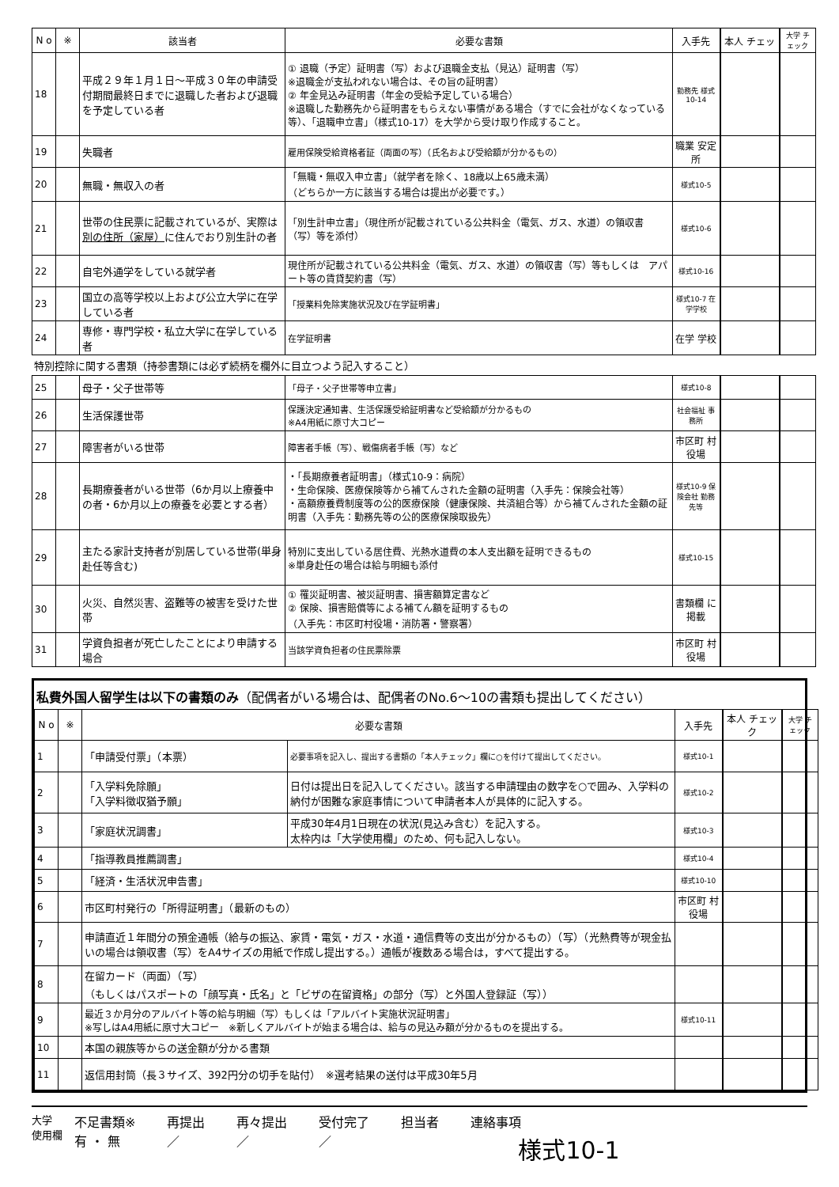| N o | ※ | 該当者 | 必要な書類 | 入手先 | 本人 チェッ | 大学 チェック |
| --- | --- | --- | --- | --- | --- | --- |
| 18 | | 平成２９年１月１日～平成３０年の申請受付期間最終日までに退職した者および退職を予定している者 | ① 退職（予定）証明書（写）および退職金支払（見込）証明書（写） ※退職金が支払われない場合は、その旨の証明書） ② 年金見込み証明書（年金の受給予定している場合） ※退職した勤務先から証明書をもらえない事情がある場合（すでに会社がなくなっている等）、「退職申立書」（様式10-17）を大学から受け取り作成すること。 | 勤務先 様式10-14 | | |
| 19 | | 失職者 | 雇用保険受給資格者証（両面の写）（氏名および受給額が分かるもの） | 職業 安定所 | | |
| 20 | | 無職・無収入の者 | 「無職・無収入申立書」（就学者を除く、18歳以上65歳未満） （どちらか一方に該当する場合は提出が必要です。） | 様式10-5 | | |
| 21 | | 世帯の住民票に記載されているが、実際は 別の住所（家屋） に住んでおり別生計の者 | 「別生計申立書」（現住所が記載されている公共料金（電気、ガス、水道）の領収書（写）等を添付） | 様式10-6 | | |
| 22 | | 自宅外通学をしている就学者 | 現住所が記載されている公共料金（電気、ガス、水道）の領収書（写）等もしくは アパート等の賃貸契約書（写） | 様式10-16 | | |
| 23 | | 国立の高等学校以上および公立大学に在学している者 | 「授業料免除実施状況及び在学証明書」 | 様式10-7 在学学校 | | |
| 24 | | 専修・専門学校・私立大学に在学している者 | 在学証明書 | 在学 学校 | | |
| 特別控除に関する書類（持参書類には必ず続柄を欄外に目立つよう記入すること） | | | | | | |
| 25 | | 母子・父子世帯等 | 「母子・父子世帯等申立書」 | 様式10-8 | | |
| 26 | | 生活保護世帯 | 保護決定通知書、生活保護受給証明書など受給額が分かるもの ※A4用紙に原寸大コピー | 社会福祉 事務所 | | |
| 27 | | 障害者がいる世帯 | 障害者手帳（写）、戦傷病者手帳（写）など | 市区町 村役場 | | |
| 28 | | 長期療養者がいる世帯（6か月以上療養中の者・6か月以上の療養を必要とする者） | ・「長期療養者証明書」（様式10-9：病院） ・生命保険、医療保険等から補てんされた金額の証明書（入手先：保険会社等） ・高額療養費制度等の公的医療保険（健康保険、共済組合等）から補てんされた金額の証明書（入手先：勤務先等の公的医療保険取扱先） | 様式10-9 保険会社 勤務先等 | | |
| 29 | | 主たる家計支持者が別居している世帯(単身赴任等含む) | 特別に支出している居住費、光熱水道費の本人支出額を証明できるもの ※単身赴任の場合は給与明細も添付 | 様式10-15 | | |
| 30 | | 火災、自然災害、盗難等の被害を受けた世帯 | ① 罹災証明書、被災証明書、損害額算定書など ② 保険、損害賠償等による補てん額を証明するもの （入手先：市区町村役場・消防署・警察署） | 書類欄 に掲載 | | |
| 31 | | 学資負担者が死亡したことにより申請する場合 | 当該学資負担者の住民票除票 | 市区町 村役場 | | |
私費外国人留学生は以下の書類のみ（配偶者がいる場合は、配偶者のNo.6～10の書類も提出してください）
| N o | ※ | 必要な書類 | | 入手先 | 本人 チェック | 大学 チェック |
| --- | --- | --- | --- | --- | --- | --- |
| 1 | | 「申請受付票」（本票） | 必要事項を記入し、提出する書類の「本人チェック」欄に○を付けて提出してください。 | 様式10-1 | | |
| 2 | | 「入学料免除願」 「入学料徴収猶予願」 | 日付は提出日を記入してください。該当する申請理由の数字を○で囲み、入学料の納付が困難な家庭事情について申請者本人が具体的に記入する。 | 様式10-2 | | |
| 3 | | 「家庭状況調書」 | 平成30年4月1日現在の状況(見込み含む）を記入する。 太枠内は「大学使用欄」のため、何も記入しない。 | 様式10-3 | | |
| 4 | | 「指導教員推薦調書」 | | 様式10-4 | | |
| 5 | | 「経済・生活状況申告書」 | | 様式10-10 | | |
| 6 | | 市区町村発行の「所得証明書」（最新のもの） | | 市区町 村役場 | | |
| 7 | | 申請直近１年間分の預金通帳（給与の振込、家賃・電気・ガス・水道・通信費等の支出が分かるもの）（写）（光熱費等が現金払いの場合は領収書（写）をA4サイズの用紙で作成し提出する。）通帳が複数ある場合は，すべて提出する。 | | | | |
| 8 | | 在留カード（両面）（写） （もしくはパスポートの「顔写真・氏名」と「ビザの在留資格」の部分（写）と外国人登録証（写）） | | | | |
| 9 | | 最近３か月分のアルバイト等の給与明細（写）もしくは「アルバイト実施状況証明書」 ※写しはA4用紙に原寸大コピー ※新しくアルバイトが始まる場合は、給与の見込み額が分かるものを提出する。 | | 様式10-11 | | |
| 10 | | 本国の親族等からの送金額が分かる書類 | | | | |
| 11 | | 返信用封筒（長３サイズ、392円分の切手を貼付） ※選考結果の送付は平成30年5月 | | | | |
大学
使用欄
不足書類※
有 ・ 無
再提出
／
再々提出
／
受付完了
／
担当者 連絡事項
様式10-1